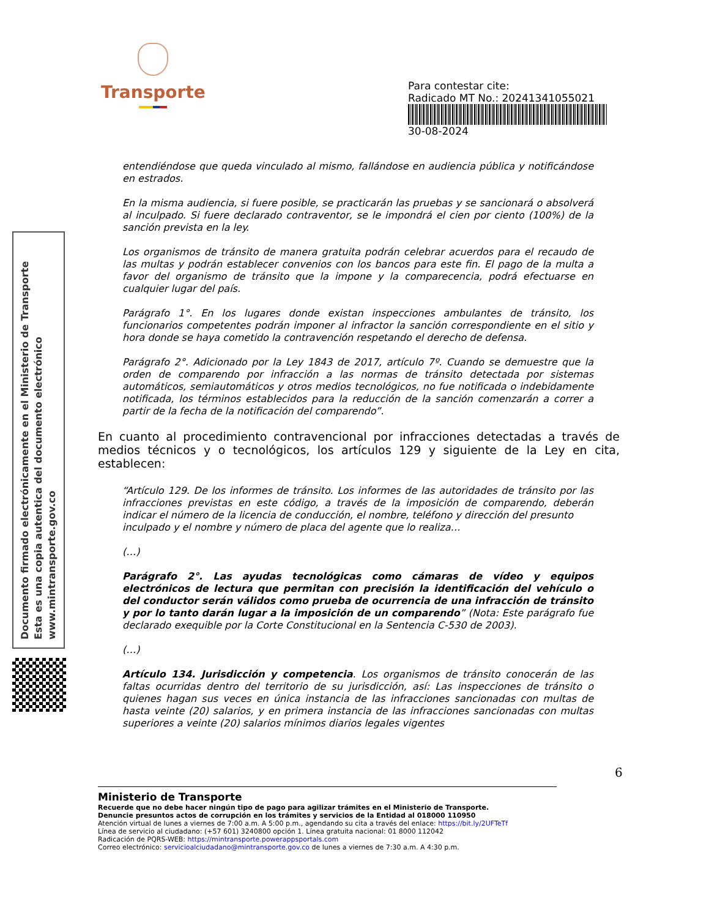Transporte
Para contestar cite:
Radicado MT No.: 20241341055021
30-08-2024
Documento firmado electrónicamente en el Ministerio de Transporte
Esta es una copia autentica del documento electrónico
www.mintransporte.gov.co
entendiéndose que queda vinculado al mismo, fallándose en audiencia pública y notificándose en estrados.
En la misma audiencia, si fuere posible, se practicarán las pruebas y se sancionará o absolverá al inculpado. Si fuere declarado contraventor, se le impondrá el cien por ciento (100%) de la sanción prevista en la ley.
Los organismos de tránsito de manera gratuita podrán celebrar acuerdos para el recaudo de las multas y podrán establecer convenios con los bancos para este fin. El pago de la multa a favor del organismo de tránsito que la impone y la comparecencia, podrá efectuarse en cualquier lugar del país.
Parágrafo 1°. En los lugares donde existan inspecciones ambulantes de tránsito, los funcionarios competentes podrán imponer al infractor la sanción correspondiente en el sitio y hora donde se haya cometido la contravención respetando el derecho de defensa.
Parágrafo 2°. Adicionado por la Ley 1843 de 2017, artículo 7º. Cuando se demuestre que la orden de comparendo por infracción a las normas de tránsito detectada por sistemas automáticos, semiautomáticos y otros medios tecnológicos, no fue notificada o indebidamente notificada, los términos establecidos para la reducción de la sanción comenzarán a correr a partir de la fecha de la notificación del comparendo”.
En cuanto al procedimiento contravencional por infracciones detectadas a través de medios técnicos y o tecnológicos, los artículos 129 y siguiente de la Ley en cita, establecen:
“Artículo 129. De los informes de tránsito. Los informes de las autoridades de tránsito por las infracciones previstas en este código, a través de la imposición de comparendo, deberán indicar el número de la licencia de conducción, el nombre, teléfono y dirección del presunto
inculpado y el nombre y número de placa del agente que lo realiza…
(…)
Parágrafo 2°. Las ayudas tecnológicas como cámaras de vídeo y equipos electrónicos de lectura que permitan con precisión la identificación del vehículo o del conductor serán válidos como prueba de ocurrencia de una infracción de tránsito y por lo tanto darán lugar a la imposición de un comparendo” (Nota: Este parágrafo fue declarado exequible por la Corte Constitucional en la Sentencia C-530 de 2003).
(…)
Artículo 134. Jurisdicción y competencia. Los organismos de tránsito conocerán de las faltas ocurridas dentro del territorio de su jurisdicción, así: Las inspecciones de tránsito o quienes hagan sus veces en única instancia de las infracciones sancionadas con multas de hasta veinte (20) salarios, y en primera instancia de las infracciones sancionadas con multas superiores a veinte (20) salarios mínimos diarios legales vigentes
6
Ministerio de Transporte
Recuerde que no debe hacer ningún tipo de pago para agilizar trámites en el Ministerio de Transporte.
Denuncie presuntos actos de corrupción en los trámites y servicios de la Entidad al 018000 110950
Atención virtual de lunes a viernes de 7:00 a.m. A 5:00 p.m., agendando su cita a través del enlace: https://bit.ly/2UFTeTf
Línea de servicio al ciudadano: (+57 601) 3240800 opción 1. Línea gratuita nacional: 01 8000 112042
Radicación de PQRS-WEB: https://mintransporte.powerappsportals.com
Correo electrónico: servicioalciudadano@mintransporte.gov.co de lunes a viernes de 7:30 a.m. A 4:30 p.m.